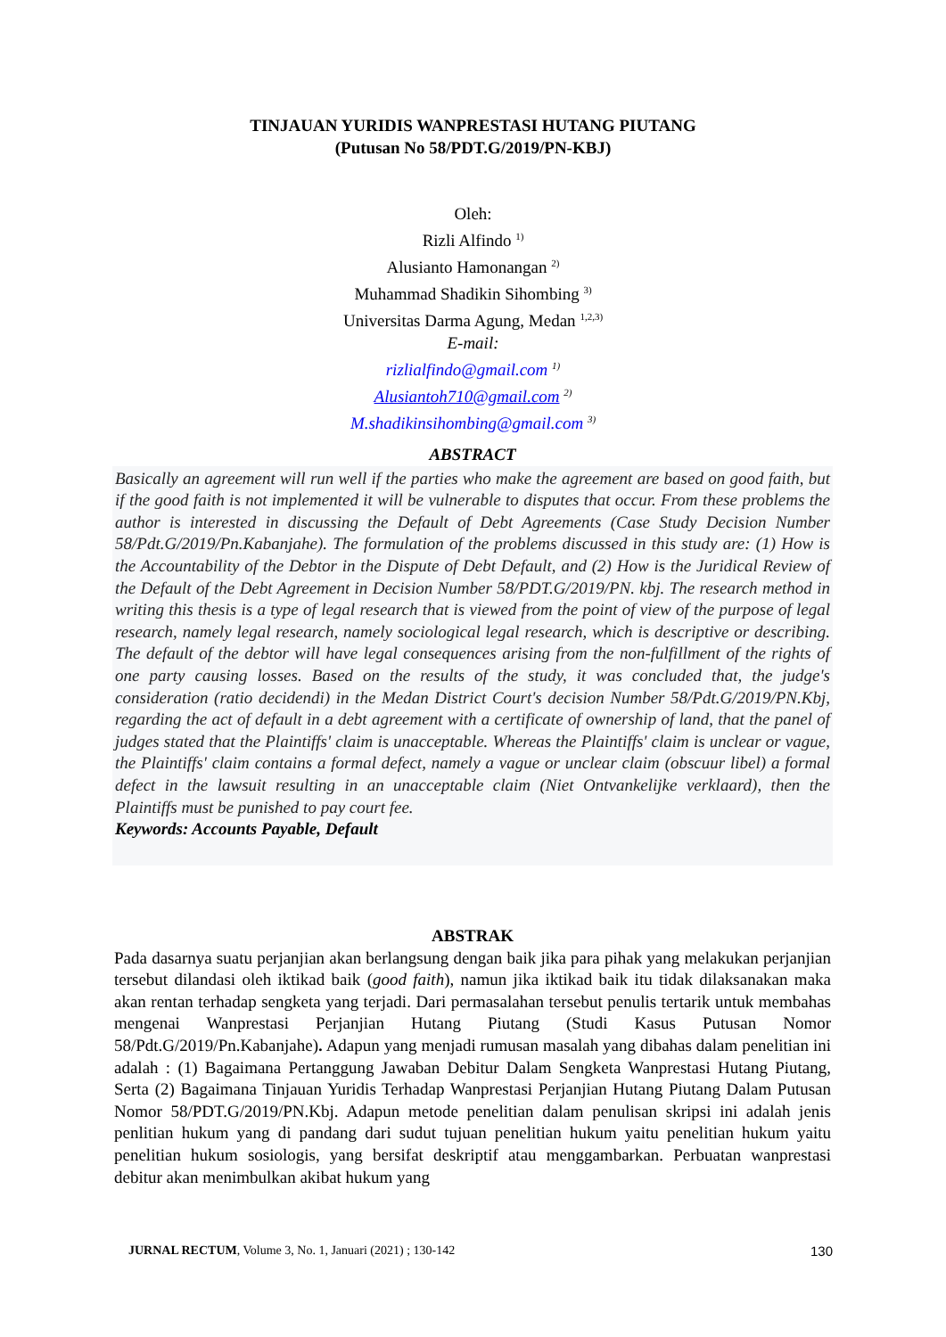TINJAUAN YURIDIS WANPRESTASI HUTANG PIUTANG
(Putusan No 58/PDT.G/2019/PN-KBJ)
Oleh:
Rizli Alfindo <sup>1)</sup>
Alusianto Hamonangan <sup>2)</sup>
Muhammad Shadikin Sihombing <sup>3)</sup>
Universitas Darma Agung, Medan <sup>1,2,3)</sup>
E-mail:
rizlialfindo@gmail.com <sup>1)</sup>
Alusiantoh710@gmail.com <sup>2)</sup>
M.shadikinsihombing@gmail.com <sup>3)</sup>
ABSTRACT
Basically an agreement will run well if the parties who make the agreement are based on good faith, but if the good faith is not implemented it will be vulnerable to disputes that occur. From these problems the author is interested in discussing the Default of Debt Agreements (Case Study Decision Number 58/Pdt.G/2019/Pn.Kabanjahe). The formulation of the problems discussed in this study are: (1) How is the Accountability of the Debtor in the Dispute of Debt Default, and (2) How is the Juridical Review of the Default of the Debt Agreement in Decision Number 58/PDT.G/2019/PN. kbj. The research method in writing this thesis is a type of legal research that is viewed from the point of view of the purpose of legal research, namely legal research, namely sociological legal research, which is descriptive or describing. The default of the debtor will have legal consequences arising from the non-fulfillment of the rights of one party causing losses. Based on the results of the study, it was concluded that, the judge's consideration (ratio decidendi) in the Medan District Court's decision Number 58/Pdt.G/2019/PN.Kbj, regarding the act of default in a debt agreement with a certificate of ownership of land, that the panel of judges stated that the Plaintiffs' claim is unacceptable. Whereas the Plaintiffs' claim is unclear or vague, the Plaintiffs' claim contains a formal defect, namely a vague or unclear claim (obscuur libel) a formal defect in the lawsuit resulting in an unacceptable claim (Niet Ontvankelijke verklaard), then the Plaintiffs must be punished to pay court fee.
Keywords: Accounts Payable, Default
ABSTRAK
Pada dasarnya suatu perjanjian akan berlangsung dengan baik jika para pihak yang melakukan perjanjian tersebut dilandasi oleh iktikad baik (good faith), namun jika iktikad baik itu tidak dilaksanakan maka akan rentan terhadap sengketa yang terjadi. Dari permasalahan tersebut penulis tertarik untuk membahas mengenai Wanprestasi Perjanjian Hutang Piutang (Studi Kasus Putusan Nomor 58/Pdt.G/2019/Pn.Kabanjahe). Adapun yang menjadi rumusan masalah yang dibahas dalam penelitian ini adalah : (1) Bagaimana Pertanggung Jawaban Debitur Dalam Sengketa Wanprestasi Hutang Piutang, Serta (2) Bagaimana Tinjauan Yuridis Terhadap Wanprestasi Perjanjian Hutang Piutang Dalam Putusan Nomor 58/PDT.G/2019/PN.Kbj. Adapun metode penelitian dalam penulisan skripsi ini adalah jenis penlitian hukum yang di pandang dari sudut tujuan penelitian hukum yaitu penelitian hukum yaitu penelitian hukum sosiologis, yang bersifat deskriptif atau menggambarkan. Perbuatan wanprestasi debitur akan menimbulkan akibat hukum yang
JURNAL RECTUM, Volume 3, No. 1, Januari (2021) ; 130-142 130